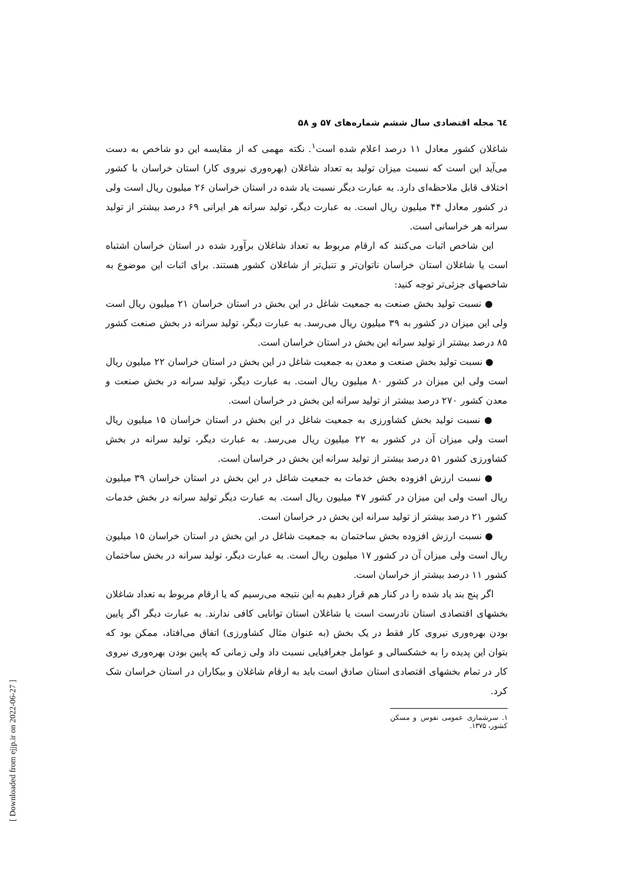٦٤ مجله اقتصادی سال ششم شماره‌های ۵۷ و ۵۸
شاغلان کشور معادل ۱۱ درصد اعلام شده است<sup>۱</sup>. نکته مهمی که از مقایسه این دو شاخص به دست می‌آید این است که نسبت میزان تولید به تعداد شاغلان (بهره‌وری نیروی کار) استان خراسان با کشور اختلاف قابل ملاحظه‌ای دارد. به عبارت دیگر نسبت یاد شده در استان خراسان ۲۶ میلیون ریال است ولی در کشور معادل ۴۴ میلیون ریال است. به عبارت دیگر، تولید سرانه هر ایرانی ۶۹ درصد بیشتر از تولید سرانه هر خراسانی است.
این شاخص اثبات می‌کنند که ارقام مربوط به تعداد شاغلان برآورد شده در استان خراسان اشتباه است یا شاغلان استان خراسان ناتوان‌تر و تنبل‌تر از شاغلان کشور هستند. برای اثبات این موضوع به شاخصهای جزئی‌تر توجه کنید:
● نسبت تولید بخش صنعت به جمعیت شاغل در این بخش در استان خراسان ۲۱ میلیون ریال است ولی این میزان در کشور به ۳۹ میلیون ریال می‌رسد. به عبارت دیگر، تولید سرانه در بخش صنعت کشور ۸۵ درصد بیشتر از تولید سرانه این بخش در استان خراسان است.
● نسبت تولید بخش صنعت و معدن به جمعیت شاغل در این بخش در استان خراسان ۲۲ میلیون ریال است ولی این میزان در کشور ۸۰ میلیون ریال است. به عبارت دیگر، تولید سرانه در بخش صنعت و معدن کشور ۲۷۰ درصد بیشتر از تولید سرانه این بخش در خراسان است.
● نسبت تولید بخش کشاورزی به جمعیت شاغل در این بخش در استان خراسان ۱۵ میلیون ریال است ولی میزان آن در کشور به ۲۲ میلیون ریال می‌رسد. به عبارت دیگر، تولید سرانه در بخش کشاورزی کشور ۵۱ درصد بیشتر از تولید سرانه این بخش در خراسان است.
● نسبت ارزش افزوده بخش خدمات به جمعیت شاغل در این بخش در استان خراسان ۳۹ میلیون ریال است ولی این میزان در کشور ۴۷ میلیون ریال است. به عبارت دیگر تولید سرانه در بخش خدمات کشور ۲۱ درصد بیشتر از تولید سرانه این بخش در خراسان است.
● نسبت ارزش افزوده بخش ساختمان به جمعیت شاغل در این بخش در استان خراسان ۱۵ میلیون ریال است ولی میزان آن در کشور ۱۷ میلیون ریال است. به عبارت دیگر، تولید سرانه در بخش ساختمان کشور ۱۱ درصد بیشتر از خراسان است.
اگر پنج بند یاد شده را در کنار هم قرار دهیم به این نتیجه می‌رسیم که یا ارقام مربوط به تعداد شاغلان بخشهای اقتصادی استان نادرست است یا شاغلان استان توانایی کافی ندارند. به عبارت دیگر اگر پایین بودن بهره‌وری نیروی کار فقط در یک بخش (به عنوان مثال کشاورزی) اتفاق می‌افتاد، ممکن بود که بتوان این پدیده را به خشکسالی و عوامل جغرافیایی نسبت داد ولی زمانی که پایین بودن بهره‌وری نیروی کار در تمام بخشهای اقتصادی استان صادق است باید به ارقام شاغلان و بیکاران در استان خراسان شک کرد.
۱. سرشماری عمومی نفوس و مسکن کشور، ۱۳۷۵.
[ Downloaded from ejjp.ir on 2022-06-27 ]